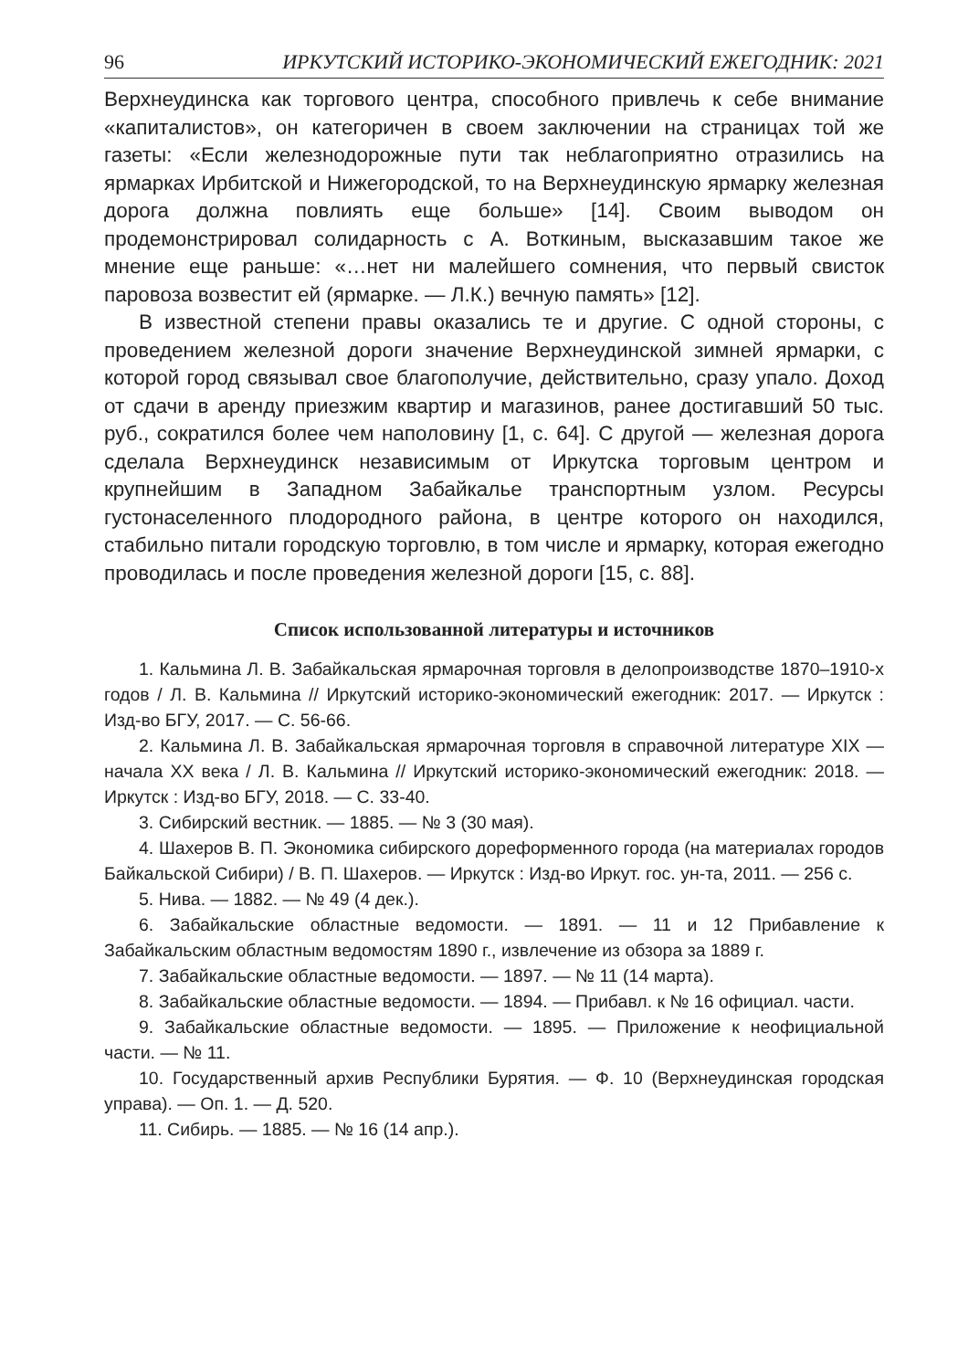96 ИРКУТСКИЙ ИСТОРИКО-ЭКОНОМИЧЕСКИЙ ЕЖЕГОДНИК: 2021
Верхнеудинска как торгового центра, способного привлечь к себе внимание «капиталистов», он категоричен в своем заключении на страницах той же газеты: «Если железнодорожные пути так неблагоприятно отразились на ярмарках Ирбитской и Нижегородской, то на Верхнеудинскую ярмарку железная дорога должна повлиять еще больше» [14]. Своим выводом он продемонстрировал солидарность с А. Воткиным, высказавшим такое же мнение еще раньше: «…нет ни малейшего сомнения, что первый свисток паровоза возвестит ей (ярмарке. — Л.К.) вечную память» [12].
В известной степени правы оказались те и другие. С одной стороны, с проведением железной дороги значение Верхнеудинской зимней ярмарки, с которой город связывал свое благополучие, действительно, сразу упало. Доход от сдачи в аренду приезжим квартир и магазинов, ранее достигавший 50 тыс. руб., сократился более чем наполовину [1, с. 64]. С другой — железная дорога сделала Верхнеудинск независимым от Иркутска торговым центром и крупнейшим в Западном Забайкалье транспортным узлом. Ресурсы густонаселенного плодородного района, в центре которого он находился, стабильно питали городскую торговлю, в том числе и ярмарку, которая ежегодно проводилась и после проведения железной дороги [15, с. 88].
Список использованной литературы и источников
1. Кальмина Л. В. Забайкальская ярмарочная торговля в делопроизводстве 1870–1910-х годов / Л. В. Кальмина // Иркутский историко-экономический ежегодник: 2017. — Иркутск : Изд-во БГУ, 2017. — С. 56-66.
2. Кальмина Л. В. Забайкальская ярмарочная торговля в справочной литературе XIX — начала XX века / Л. В. Кальмина // Иркутский историко-экономический ежегодник: 2018. — Иркутск : Изд-во БГУ, 2018. — С. 33-40.
3. Сибирский вестник. — 1885. — № 3 (30 мая).
4. Шахеров В. П. Экономика сибирского дореформенного города (на материалах городов Байкальской Сибири) / В. П. Шахеров. — Иркутск : Изд-во Иркут. гос. ун-та, 2011. — 256 с.
5. Нива. — 1882. — № 49 (4 дек.).
6. Забайкальские областные ведомости. — 1891. — 11 и 12 Прибавление к Забайкальским областным ведомостям 1890 г., извлечение из обзора за 1889 г.
7. Забайкальские областные ведомости. — 1897. — № 11 (14 марта).
8. Забайкальские областные ведомости. — 1894. — Прибавл. к № 16 официал. части.
9. Забайкальские областные ведомости. — 1895. — Приложение к неофициальной части. — № 11.
10. Государственный архив Республики Бурятия. — Ф. 10 (Верхнеудинская городская управа). — Оп. 1. — Д. 520.
11. Сибирь. — 1885. — № 16 (14 апр.).